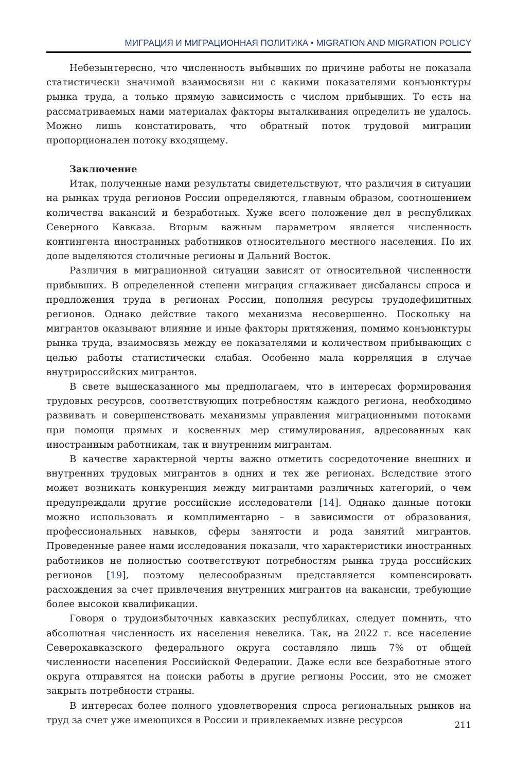МИГРАЦИЯ И МИГРАЦИОННАЯ ПОЛИТИКА • MIGRATION AND MIGRATION POLICY
Небезынтересно, что численность выбывших по причине работы не показала статистически значимой взаимосвязи ни с какими показателями конъюнктуры рынка труда, а только прямую зависимость с числом прибывших. То есть на рассматриваемых нами материалах факторы выталкивания определить не удалось. Можно лишь констатировать, что обратный поток трудовой миграции пропорционален потоку входящему.
Заключение
Итак, полученные нами результаты свидетельствуют, что различия в ситуации на рынках труда регионов России определяются, главным образом, соотношением количества вакансий и безработных. Хуже всего положение дел в республиках Северного Кавказа. Вторым важным параметром является численность контингента иностранных работников относительного местного населения. По их доле выделяются столичные регионы и Дальний Восток.
Различия в миграционной ситуации зависят от относительной численности прибывших. В определенной степени миграция сглаживает дисбалансы спроса и предложения труда в регионах России, пополняя ресурсы трудодефицитных регионов. Однако действие такого механизма несовершенно. Поскольку на мигрантов оказывают влияние и иные факторы притяжения, помимо конъюнктуры рынка труда, взаимосвязь между ее показателями и количеством прибывающих с целью работы статистически слабая. Особенно мала корреляция в случае внутрироссийских мигрантов.
В свете вышесказанного мы предполагаем, что в интересах формирования трудовых ресурсов, соответствующих потребностям каждого региона, необходимо развивать и совершенствовать механизмы управления миграционными потоками при помощи прямых и косвенных мер стимулирования, адресованных как иностранным работникам, так и внутренним мигрантам.
В качестве характерной черты важно отметить сосредоточение внешних и внутренних трудовых мигрантов в одних и тех же регионах. Вследствие этого может возникать конкуренция между мигрантами различных категорий, о чем предупреждали другие российские исследователи [14]. Однако данные потоки можно использовать и комплиментарно – в зависимости от образования, профессиональных навыков, сферы занятости и рода занятий мигрантов. Проведенные ранее нами исследования показали, что характеристики иностранных работников не полностью соответствуют потребностям рынка труда российских регионов [19], поэтому целесообразным представляется компенсировать расхождения за счет привлечения внутренних мигрантов на вакансии, требующие более высокой квалификации.
Говоря о трудоизбыточных кавказских республиках, следует помнить, что абсолютная численность их населения невелика. Так, на 2022 г. все население Северокавказского федерального округа составляло лишь 7% от общей численности населения Российской Федерации. Даже если все безработные этого округа отправятся на поиски работы в другие регионы России, это не сможет закрыть потребности страны.
В интересах более полного удовлетворения спроса региональных рынков на труд за счет уже имеющихся в России и привлекаемых извне ресурсов
211